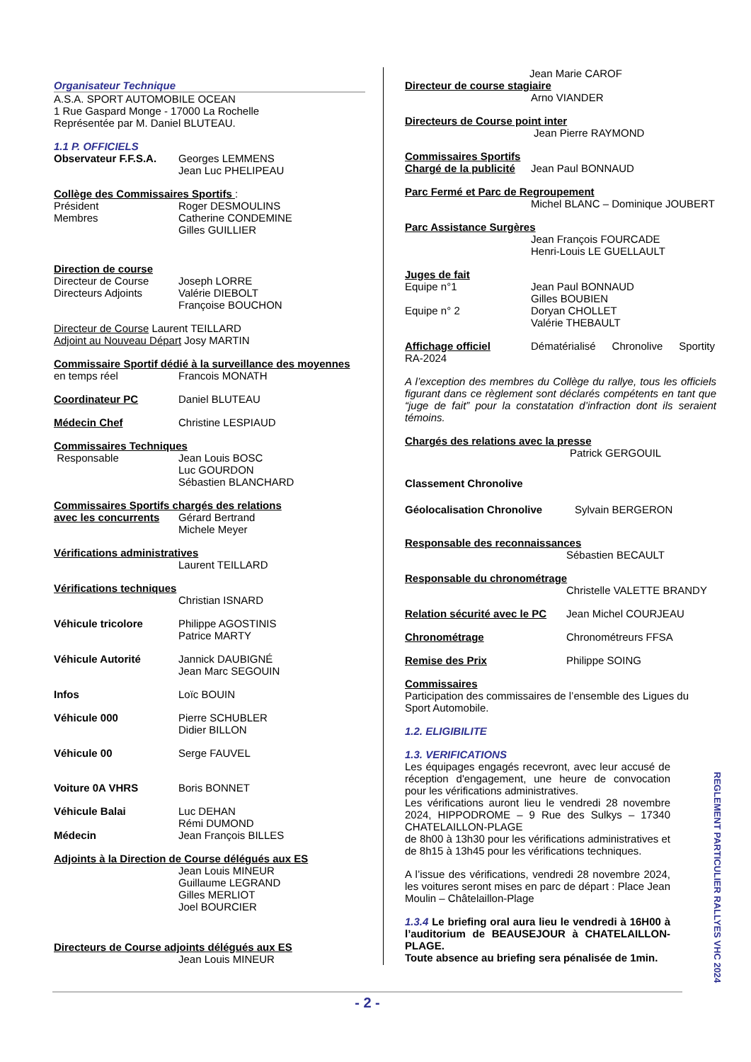Organisateur Technique
A.S.A. SPORT AUTOMOBILE OCEAN
1 Rue Gaspard Monge - 17000 La Rochelle
Représentée par M. Daniel BLUTEAU.
1.1 P. OFFICIELS
Observateur F.F.S.A.
Georges LEMMENS
Jean Luc PHELIPEAU
Collège des Commissaires Sportifs :
Président
Membres
Roger DESMOULINS
Catherine CONDEMINE
Gilles GUILLIER
Direction de course
Directeur de Course
Directeurs Adjoints
Joseph LORRE
Valérie DIEBOLT
Françoise BOUCHON
Directeur de Course Laurent TEILLARD
Adjoint au Nouveau Départ Josy MARTIN
Commissaire Sportif dédié à la surveillance des moyennes
en temps réel Francois MONATH
Coordinateur PC Daniel BLUTEAU
Médecin Chef Christine LESPIAUD
Commissaires Techniques
Responsable Jean Louis BOSC
Luc GOURDON
Sébastien BLANCHARD
Commissaires Sportifs chargés des relations
avec les concurrents
Gérard Bertrand
Michele Meyer
Vérifications administratives
Laurent TEILLARD
Vérifications techniques
Christian ISNARD
Véhicule tricolore Philippe AGOSTINIS
Patrice MARTY
Véhicule Autorité Jannick DAUBIGNÉ
Jean Marc SEGOUIN
Infos Loïc BOUIN
Véhicule 000 Pierre SCHUBLER
Didier BILLON
Véhicule 00 Serge FAUVEL
Voiture 0A VHRS Boris BONNET
Véhicule Balai
Médecin
Luc DEHAN
Rémi DUMOND
Jean François BILLES
Adjoints à la Direction de Course délégués aux ES
Jean Louis MINEUR
Guillaume LEGRAND
Gilles MERLIOT
Joel BOURCIER
Directeurs de Course adjoints délégués aux ES
Jean Louis MINEUR
Jean Marie CAROF
Directeur de course stagiaire
Arno VIANDER
Directeurs de Course point inter
Jean Pierre RAYMOND
Commissaires Sportifs
Chargé de la publicité
Jean Paul BONNAUD
Parc Fermé et Parc de Regroupement
Michel BLANC – Dominique JOUBERT
Parc Assistance Surgères
Jean François FOURCADE
Henri-Louis LE GUELLAULT
Juges de fait
Equipe n°1
Equipe n° 2
Jean Paul BONNAUD
Gilles BOUBIEN
Doryan CHOLLET
Valérie THEBAULT
Affichage officiel Dématérialisé Chronolive Sportity
RA-2024
A l’exception des membres du Collège du rallye, tous les officiels figurant dans ce règlement sont déclarés compétents en tant que “juge de fait” pour la constatation d’infraction dont ils seraient témoins.
Chargés des relations avec la presse
Patrick GERGOUIL
Classement Chronolive
Géolocalisation Chronolive Sylvain BERGERON
Responsable des reconnaissances
Sébastien BECAULT
Responsable du chronométrage
Christelle VALETTE BRANDY
Relation sécurité avec le PC
Jean Michel COURJEAU
Chronométrage Chronométreurs FFSA
Remise des Prix Philippe SOING
Commissaires
Participation des commissaires de l’ensemble des Ligues du Sport Automobile.
1.2. ELIGIBILITE
1.3. VERIFICATIONS
Les équipages engagés recevront, avec leur accusé de réception d'engagement, une heure de convocation pour les vérifications administratives.
Les vérifications auront lieu le vendredi 28 novembre 2024, HIPPODROME – 9 Rue des Sulkys – 17340 CHATELAILLON-PLAGE
de 8h00 à 13h30 pour les vérifications administratives et de 8h15 à 13h45 pour les vérifications techniques.
A l’issue des vérifications, vendredi 28 novembre 2024, les voitures seront mises en parc de départ : Place Jean Moulin – Châtelaillon-Plage
1.3.4 Le briefing oral aura lieu le vendredi à 16H00 à l’auditorium de BEAUSEJOUR à CHATELAILLON-PLAGE.
Toute absence au briefing sera pénalisée de 1min.
REGLEMENT PARTICULIER RALLYES VHC 2024
- 2 -